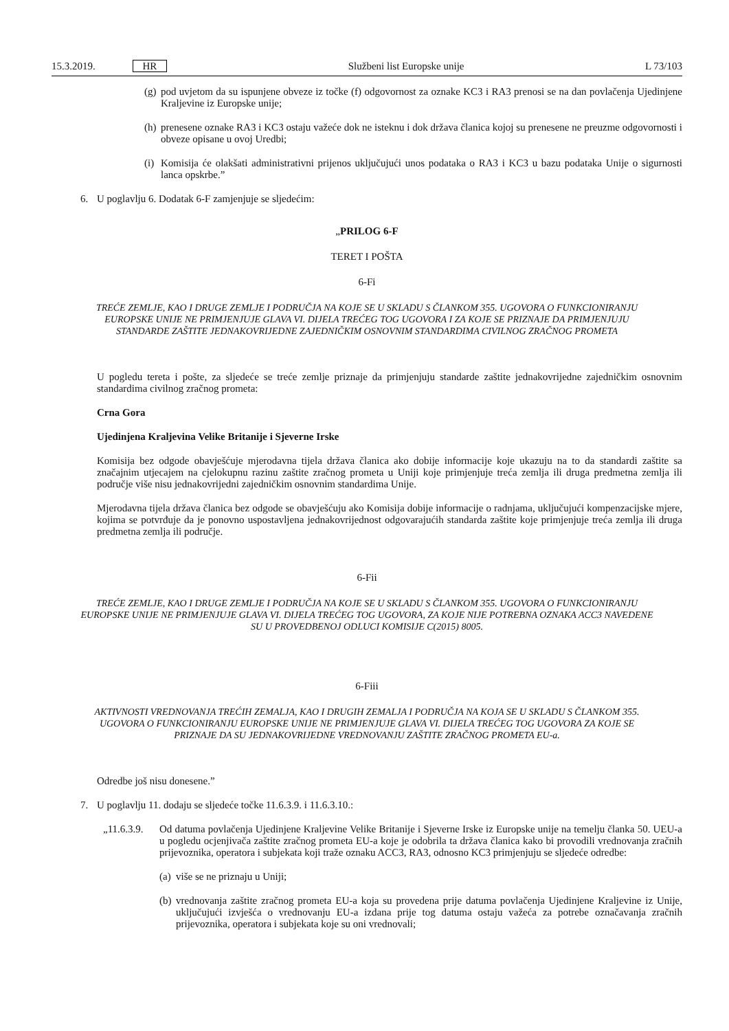15.3.2019. HR Službeni list Europske unije L 73/103
(g)
pod uvjetom da su ispunjene obveze iz točke (f) odgovornost za oznake KC3 i RA3 prenosi se na dan povlačenja Ujedinjene Kraljevine iz Europske unije;
(h)
prenesene oznake RA3 i KC3 ostaju važeće dok ne isteknu i dok država članica kojoj su prenesene ne preuzme odgovornosti i obveze opisane u ovoj Uredbi;
(i)
Komisija će olakšati administrativni prijenos uključujući unos podataka o RA3 i KC3 u bazu podataka Unije o sigurnosti lanca opskrbe.”
6. U poglavlju 6. Dodatak 6-F zamjenjuje se sljedećim:
„PRILOG 6-F
TERET I POŠTA
6-Fi
TREĆE ZEMLJE, KAO I DRUGE ZEMLJE I PODRUČJA NA KOJE SE U SKLADU S ČLANKOM 355. UGOVORA O FUNKCIONIRANJU EUROPSKE UNIJE NE PRIMJENJUJE GLAVA VI. DIJELA TREĆEG TOG UGOVORA I ZA KOJE SE PRIZNAJE DA PRIMJENJUJU STANDARDE ZAŠTITE JEDNAKOVRIJEDNE ZAJEDNIČKIM OSNOVNIM STANDARDIMA CIVILNOG ZRAČNOG PROMETA
U pogledu tereta i pošte, za sljedeće se treće zemlje priznaje da primjenjuju standarde zaštite jednakovrijedne zajedničkim osnovnim standardima civilnog zračnog prometa:
Crna Gora
Ujedinjena Kraljevina Velike Britanije i Sjeverne Irske
Komisija bez odgode obavješćuje mjerodavna tijela država članica ako dobije informacije koje ukazuju na to da standardi zaštite sa značajnim utjecajem na cjelokupnu razinu zaštite zračnog prometa u Uniji koje primjenjuje treća zemlja ili druga predmetna zemlja ili područje više nisu jednakovrijedni zajedničkim osnovnim standardima Unije.
Mjerodavna tijela država članica bez odgode se obavješćuju ako Komisija dobije informacije o radnjama, uključujući kompenzacijske mjere, kojima se potvrđuje da je ponovno uspostavljena jednakovrijednost odgovarajućih standarda zaštite koje primjenjuje treća zemlja ili druga predmetna zemlja ili područje.
6-Fii
TREĆE ZEMLJE, KAO I DRUGE ZEMLJE I PODRUČJA NA KOJE SE U SKLADU S ČLANKOM 355. UGOVORA O FUNKCIONIRANJU EUROPSKE UNIJE NE PRIMJENJUJE GLAVA VI. DIJELA TREĆEG TOG UGOVORA, ZA KOJE NIJE POTREBNA OZNAKA ACC3 NAVEDENE SU U PROVEDBENOJ ODLUCI KOMISIJE C(2015) 8005.
6-Fiii
AKTIVNOSTI VREDNOVANJA TREĆIH ZEMALJA, KAO I DRUGIH ZEMALJA I PODRUČJA NA KOJA SE U SKLADU S ČLANKOM 355. UGOVORA O FUNKCIONIRANJU EUROPSKE UNIJE NE PRIMJENJUJE GLAVA VI. DIJELA TREĆEG TOG UGOVORA ZA KOJE SE PRIZNAJE DA SU JEDNAKOVRIJEDNE VREDNOVANJU ZAŠTITE ZRAČNOG PROMETA EU-a.
Odredbe još nisu donesene.”
7. U poglavlju 11. dodaju se sljedeće točke 11.6.3.9. i 11.6.3.10.:
„11.6.3.9.
Od datuma povlačenja Ujedinjene Kraljevine Velike Britanije i Sjeverne Irske iz Europske unije na temelju članka 50. UEU-a u pogledu ocjenjivača zaštite zračnog prometa EU-a koje je odobrila ta država članica kako bi provodili vrednovanja zračnih prijevoznika, operatora i subjekata koji traže oznaku ACC3, RA3, odnosno KC3 primjenjuju se sljedeće odredbe:
(a)
više se ne priznaju u Uniji;
(b)
vrednovanja zaštite zračnog prometa EU-a koja su provedena prije datuma povlačenja Ujedinjene Kraljevine iz Unije, uključujući izvješća o vrednovanju EU-a izdana prije tog datuma ostaju važeća za potrebe označavanja zračnih prijevoznika, operatora i subjekata koje su oni vrednovali;